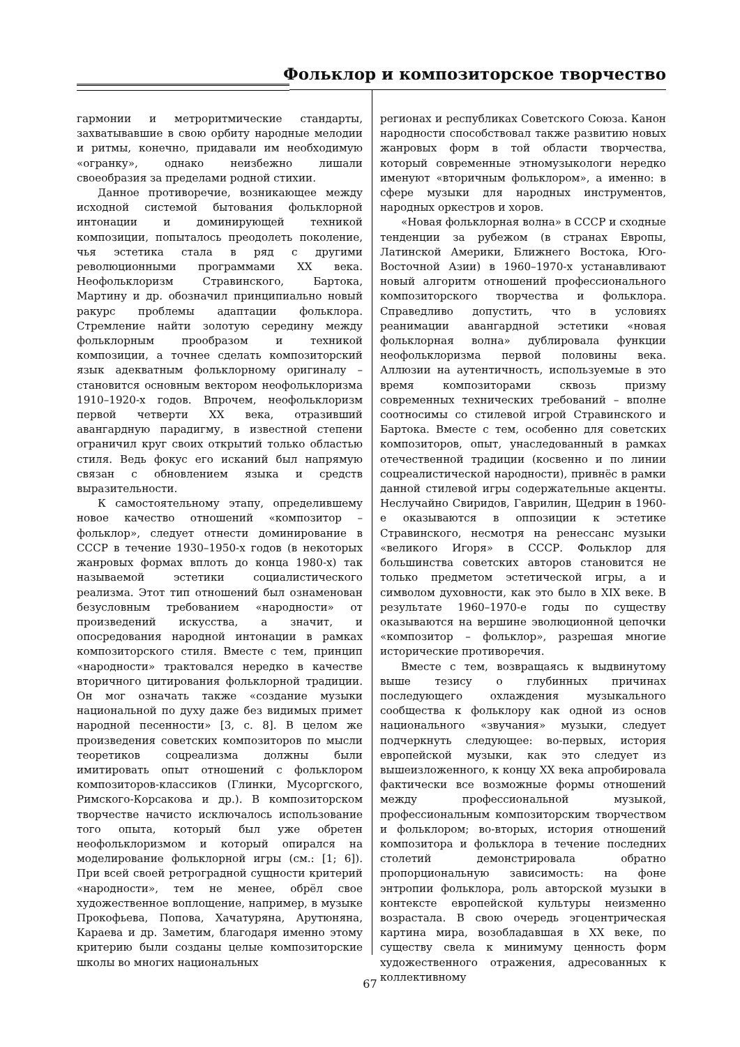Фольклор и композиторское творчество
гармонии и метроритмические стандарты, захватывавшие в свою орбиту народные мелодии и ритмы, конечно, придавали им необходимую «огранку», однако неизбежно лишали своеобразия за пределами родной стихии.
Данное противоречие, возникающее между исходной системой бытования фольклорной интонации и доминирующей техникой композиции, попыталось преодолеть поколение, чья эстетика стала в ряд с другими революционными программами XX века. Неофольклоризм Стравинского, Бартока, Мартину и др. обозначил принципиально новый ракурс проблемы адаптации фольклора. Стремление найти золотую середину между фольклорным прообразом и техникой композиции, а точнее сделать композиторский язык адекватным фольклорному оригиналу – становится основным вектором неофольклоризма 1910–1920-х годов. Впрочем, неофольклоризм первой четверти XX века, отразивший авангардную парадигму, в известной степени ограничил круг своих открытий только областью стиля. Ведь фокус его исканий был напрямую связан с обновлением языка и средств выразительности.
К самостоятельному этапу, определившему новое качество отношений «композитор – фольклор», следует отнести доминирование в СССР в течение 1930–1950-х годов (в некоторых жанровых формах вплоть до конца 1980-х) так называемой эстетики социалистического реализма. Этот тип отношений был ознаменован безусловным требованием «народности» от произведений искусства, а значит, и опосредования народной интонации в рамках композиторского стиля. Вместе с тем, принцип «народности» трактовался нередко в качестве вторичного цитирования фольклорной традиции. Он мог означать также «создание музыки национальной по духу даже без видимых примет народной песенности» [3, с. 8]. В целом же произведения советских композиторов по мысли теоретиков соцреализма должны были имитировать опыт отношений с фольклором композиторов-классиков (Глинки, Мусоргского, Римского-Корсакова и др.). В композиторском творчестве начисто исключалось использование того опыта, который был уже обретен неофольклоризмом и который опирался на моделирование фольклорной игры (см.: [1; 6]). При всей своей ретроградной сущности критерий «народности», тем не менее, обрёл свое художественное воплощение, например, в музыке Прокофьева, Попова, Хачатуряна, Арутюняна, Караева и др. Заметим, благодаря именно этому критерию были созданы целые композиторские школы во многих национальных
регионах и республиках Советского Союза. Канон народности способствовал также развитию новых жанровых форм в той области творчества, который современные этномузыкологи нередко именуют «вторичным фольклором», а именно: в сфере музыки для народных инструментов, народных оркестров и хоров.
«Новая фольклорная волна» в СССР и сходные тенденции за рубежом (в странах Европы, Латинской Америки, Ближнего Востока, Юго-Восточной Азии) в 1960–1970-х устанавливают новый алгоритм отношений профессионального композиторского творчества и фольклора. Справедливо допустить, что в условиях реанимации авангардной эстетики «новая фольклорная волна» дублировала функции неофольклоризма первой половины века. Аллюзии на аутентичность, используемые в это время композиторами сквозь призму современных технических требований – вполне соотносимы со стилевой игрой Стравинского и Бартока. Вместе с тем, особенно для советских композиторов, опыт, унаследованный в рамках отечественной традиции (косвенно и по линии соцреалистической народности), привнёс в рамки данной стилевой игры содержательные акценты. Неслучайно Свиридов, Гаврилин, Щедрин в 1960-е оказываются в оппозиции к эстетике Стравинского, несмотря на ренессанс музыки «великого Игоря» в СССР. Фольклор для большинства советских авторов становится не только предметом эстетической игры, а и символом духовности, как это было в XIX веке. В результате 1960–1970-е годы по существу оказываются на вершине эволюционной цепочки «композитор – фольклор», разрешая многие исторические противоречия.
Вместе с тем, возвращаясь к выдвинутому выше тезису о глубинных причинах последующего охлаждения музыкального сообщества к фольклору как одной из основ национального «звучания» музыки, следует подчеркнуть следующее: во-первых, история европейской музыки, как это следует из вышеизложенного, к концу XX века апробировала фактически все возможные формы отношений между профессиональной музыкой, профессиональным композиторским творчеством и фольклором; во-вторых, история отношений композитора и фольклора в течение последних столетий демонстрировала обратно пропорциональную зависимость: на фоне энтропии фольклора, роль авторской музыки в контексте европейской культуры неизменно возрастала. В свою очередь эгоцентрическая картина мира, возобладавшая в XX веке, по существу свела к минимуму ценность форм художественного отражения, адресованных к коллективному
67